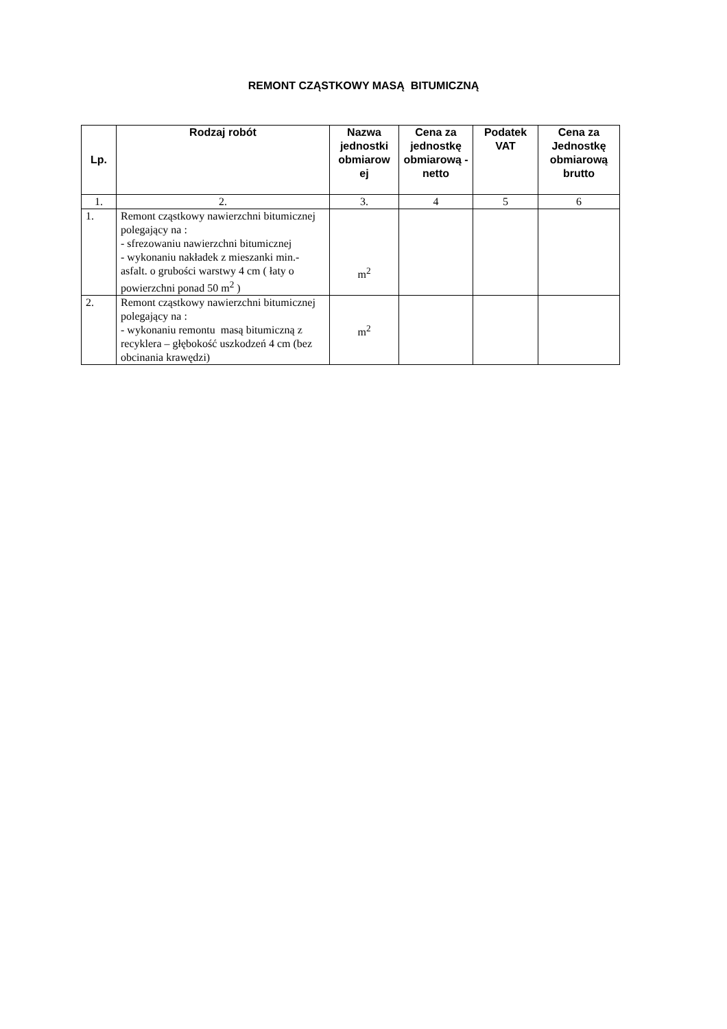REMONT CZĄSTKOWY MASĄ BITUMICZNĄ
| Lp. | Rodzaj robót | Nazwa jednostki obmiarow ej | Cena za jednostkę obmiarową - netto | Podatek VAT | Cena za Jednostkę obmiarową brutto |
| --- | --- | --- | --- | --- | --- |
| 1. | 2. | 3. | 4 | 5 | 6 |
| 1. | Remont cząstkowy nawierzchni bitumicznej polegający na : - sfrezowaniu nawierzchni bitumicznej - wykonaniu nakładek z mieszanki min.-asfalt. o grubości warstwy 4 cm ( łaty o powierzchni ponad 50 m<sup>2</sup> ) | m<sup>2</sup> | | | |
| 2. | Remont cząstkowy nawierzchni bitumicznej polegający na : - wykonaniu remontu masą bitumiczną z recyklera – głębokość uszkodzeń 4 cm (bez obcinania krawędzi) | m<sup>2</sup> | | | |